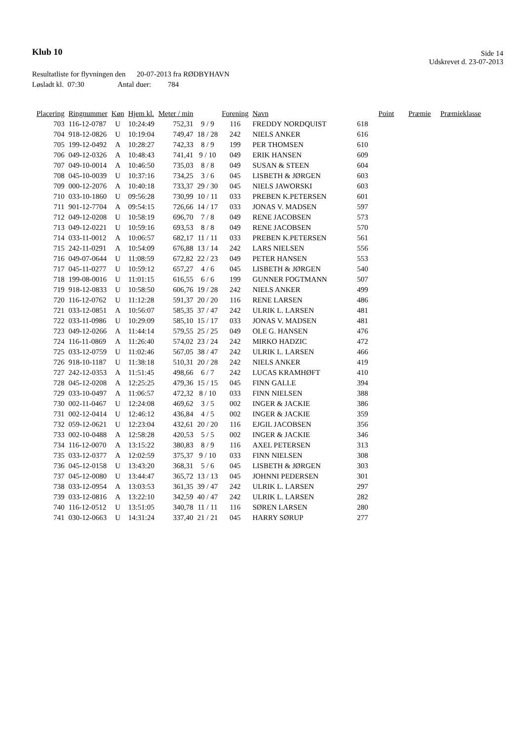Klub 10
Side 14
Udskrevet d. 23-07-2013
Resultatliste for flyvningen den 20-07-2013 fra RØDBYHAVN
Løsladt kl. 07:30 Antal duer: 784
| Placering | Ringnummer | Køn | Hjem kl. | Meter / min | | Forening | Navn | Point | Præmie | Præmieklasse |
| --- | --- | --- | --- | --- | --- | --- | --- | --- | --- | --- |
| 703 | 116-12-0787 | U | 10:24:49 | 752,31 | 9 / 9 | 116 | FREDDY NORDQUIST | 618 | | |
| 704 | 918-12-0826 | U | 10:19:04 | 749,47 | 18 / 28 | 242 | NIELS ANKER | 616 | | |
| 705 | 199-12-0492 | A | 10:28:27 | 742,33 | 8 / 9 | 199 | PER THOMSEN | 610 | | |
| 706 | 049-12-0326 | A | 10:48:43 | 741,41 | 9 / 10 | 049 | ERIK HANSEN | 609 | | |
| 707 | 049-10-0014 | A | 10:46:50 | 735,03 | 8 / 8 | 049 | SUSAN & STEEN | 604 | | |
| 708 | 045-10-0039 | U | 10:37:16 | 734,25 | 3 / 6 | 045 | LISBETH & JØRGEN | 603 | | |
| 709 | 000-12-2076 | A | 10:40:18 | 733,37 | 29 / 30 | 045 | NIELS JAWORSKI | 603 | | |
| 710 | 033-10-1860 | U | 09:56:28 | 730,99 | 10 / 11 | 033 | PREBEN K.PETERSEN | 601 | | |
| 711 | 901-12-7704 | A | 09:54:15 | 726,66 | 14 / 17 | 033 | JONAS V. MADSEN | 597 | | |
| 712 | 049-12-0208 | U | 10:58:19 | 696,70 | 7 / 8 | 049 | RENE JACOBSEN | 573 | | |
| 713 | 049-12-0221 | U | 10:59:16 | 693,53 | 8 / 8 | 049 | RENE JACOBSEN | 570 | | |
| 714 | 033-11-0012 | A | 10:06:57 | 682,17 | 11 / 11 | 033 | PREBEN K.PETERSEN | 561 | | |
| 715 | 242-11-0291 | A | 10:54:09 | 676,88 | 13 / 14 | 242 | LARS NIELSEN | 556 | | |
| 716 | 049-07-0644 | U | 11:08:59 | 672,82 | 22 / 23 | 049 | PETER HANSEN | 553 | | |
| 717 | 045-11-0277 | U | 10:59:12 | 657,27 | 4 / 6 | 045 | LISBETH & JØRGEN | 540 | | |
| 718 | 199-08-0016 | U | 11:01:15 | 616,55 | 6 / 6 | 199 | GUNNER FOGTMANN | 507 | | |
| 719 | 918-12-0833 | U | 10:58:50 | 606,76 | 19 / 28 | 242 | NIELS ANKER | 499 | | |
| 720 | 116-12-0762 | U | 11:12:28 | 591,37 | 20 / 20 | 116 | RENE LARSEN | 486 | | |
| 721 | 033-12-0851 | A | 10:56:07 | 585,35 | 37 / 47 | 242 | ULRIK L. LARSEN | 481 | | |
| 722 | 033-11-0986 | U | 10:29:09 | 585,10 | 15 / 17 | 033 | JONAS V. MADSEN | 481 | | |
| 723 | 049-12-0266 | A | 11:44:14 | 579,55 | 25 / 25 | 049 | OLE G. HANSEN | 476 | | |
| 724 | 116-11-0869 | A | 11:26:40 | 574,02 | 23 / 24 | 242 | MIRKO HADZIC | 472 | | |
| 725 | 033-12-0759 | U | 11:02:46 | 567,05 | 38 / 47 | 242 | ULRIK L. LARSEN | 466 | | |
| 726 | 918-10-1187 | U | 11:38:18 | 510,31 | 20 / 28 | 242 | NIELS ANKER | 419 | | |
| 727 | 242-12-0353 | A | 11:51:45 | 498,66 | 6 / 7 | 242 | LUCAS KRAMHØFT | 410 | | |
| 728 | 045-12-0208 | A | 12:25:25 | 479,36 | 15 / 15 | 045 | FINN GALLE | 394 | | |
| 729 | 033-10-0497 | A | 11:06:57 | 472,32 | 8 / 10 | 033 | FINN NIELSEN | 388 | | |
| 730 | 002-11-0467 | U | 12:24:08 | 469,62 | 3 / 5 | 002 | INGER & JACKIE | 386 | | |
| 731 | 002-12-0414 | U | 12:46:12 | 436,84 | 4 / 5 | 002 | INGER & JACKIE | 359 | | |
| 732 | 059-12-0621 | U | 12:23:04 | 432,61 | 20 / 20 | 116 | EJGIL JACOBSEN | 356 | | |
| 733 | 002-10-0488 | A | 12:58:28 | 420,53 | 5 / 5 | 002 | INGER & JACKIE | 346 | | |
| 734 | 116-12-0070 | A | 13:15:22 | 380,83 | 8 / 9 | 116 | AXEL PETERSEN | 313 | | |
| 735 | 033-12-0377 | A | 12:02:59 | 375,37 | 9 / 10 | 033 | FINN NIELSEN | 308 | | |
| 736 | 045-12-0158 | U | 13:43:20 | 368,31 | 5 / 6 | 045 | LISBETH & JØRGEN | 303 | | |
| 737 | 045-12-0080 | U | 13:44:47 | 365,72 | 13 / 13 | 045 | JOHNNI PEDERSEN | 301 | | |
| 738 | 033-12-0954 | A | 13:03:53 | 361,35 | 39 / 47 | 242 | ULRIK L. LARSEN | 297 | | |
| 739 | 033-12-0816 | A | 13:22:10 | 342,59 | 40 / 47 | 242 | ULRIK L. LARSEN | 282 | | |
| 740 | 116-12-0512 | U | 13:51:05 | 340,78 | 11 / 11 | 116 | SØREN LARSEN | 280 | | |
| 741 | 030-12-0663 | U | 14:31:24 | 337,40 | 21 / 21 | 045 | HARRY SØRUP | 277 | | |